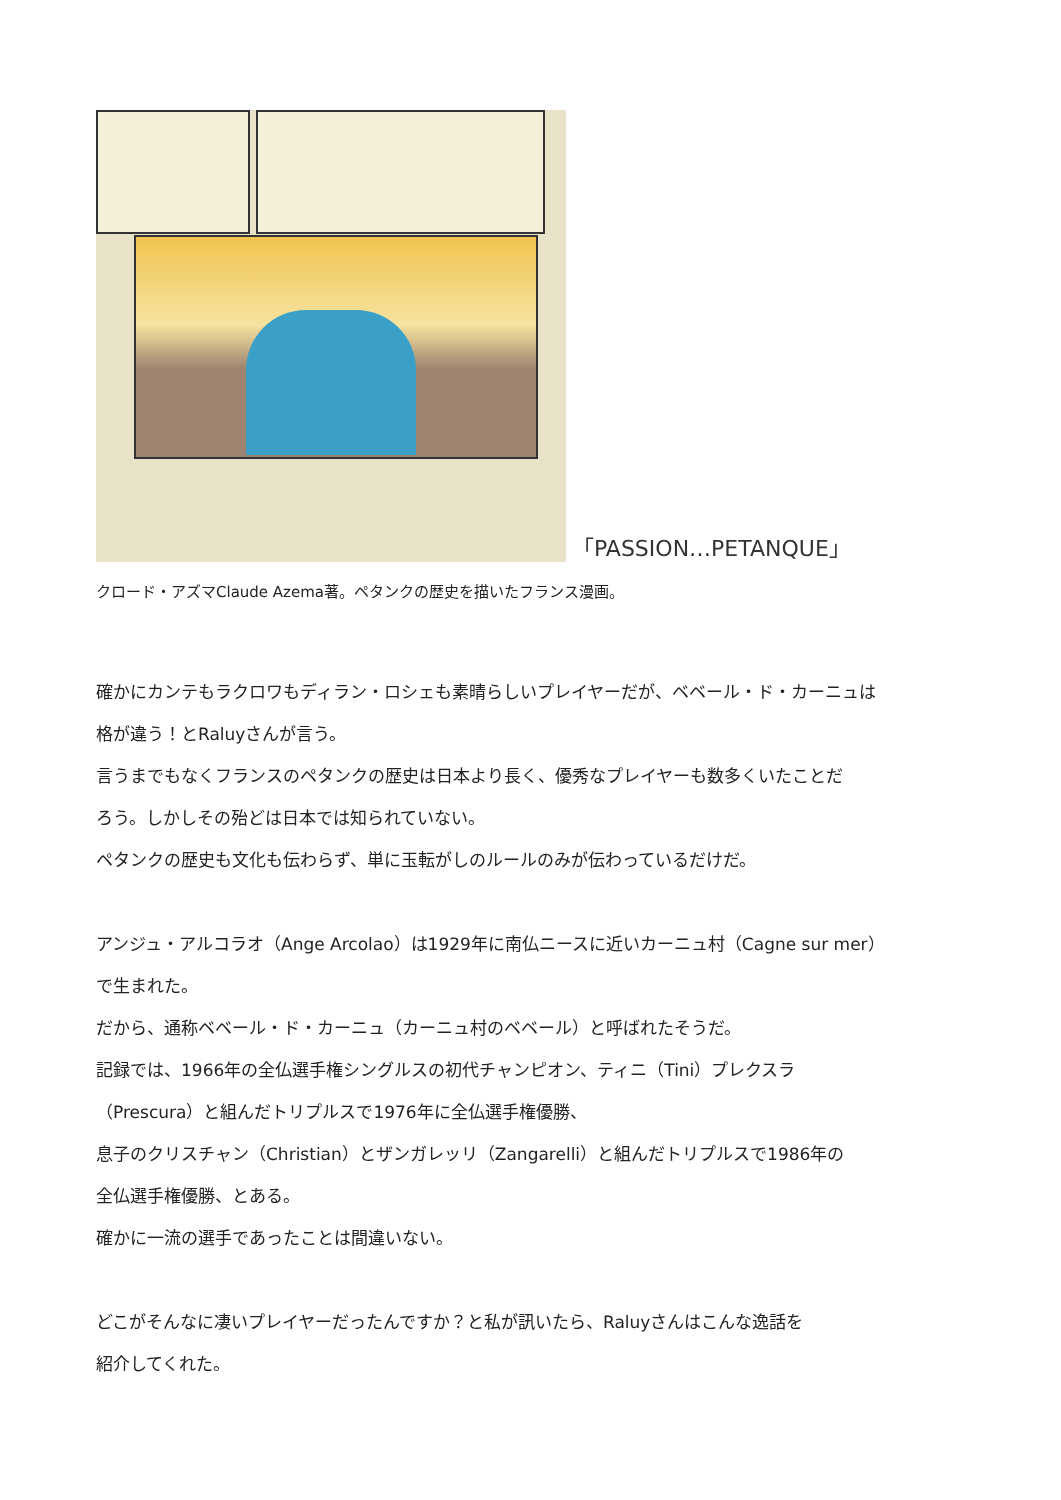「PASSION…PETANQUE」
クロード・アズマClaude Azema著。ペタンクの歴史を描いたフランス漫画。
確かにカンテもラクロワもディラン・ロシェも素晴らしいプレイヤーだが、ベベール・ド・カーニュは
格が違う！とRaluyさんが言う。
言うまでもなくフランスのペタンクの歴史は日本より長く、優秀なプレイヤーも数多くいたことだ
ろう。しかしその殆どは日本では知られていない。
ペタンクの歴史も文化も伝わらず、単に玉転がしのルールのみが伝わっているだけだ。
アンジュ・アルコラオ（Ange Arcolao）は1929年に南仏ニースに近いカーニュ村（Cagne sur mer）
で生まれた。
だから、通称ベベール・ド・カーニュ（カーニュ村のベベール）と呼ばれたそうだ。
記録では、1966年の全仏選手権シングルスの初代チャンピオン、ティニ（Tini）プレクスラ
（Prescura）と組んだトリプルスで1976年に全仏選手権優勝、
息子のクリスチャン（Christian）とザンガレッリ（Zangarelli）と組んだトリプルスで1986年の
全仏選手権優勝、とある。
確かに一流の選手であったことは間違いない。
どこがそんなに凄いプレイヤーだったんですか？と私が訊いたら、Raluyさんはこんな逸話を
紹介してくれた。